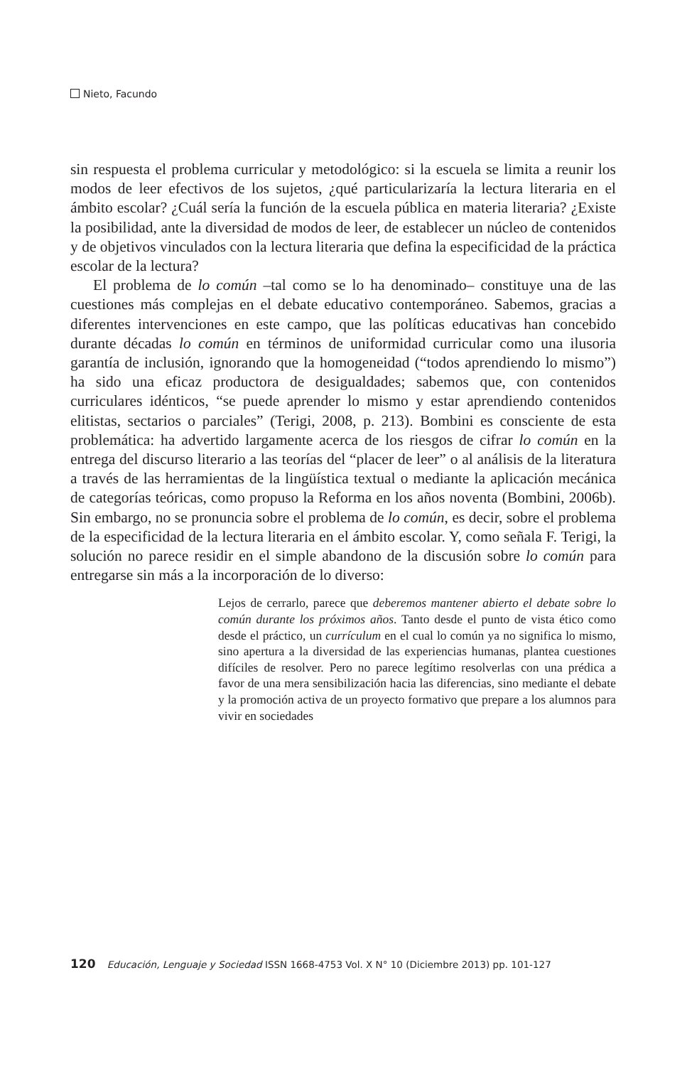Nieto, Facundo
sin respuesta el problema curricular y metodológico: si la escuela se limita a reunir los modos de leer efectivos de los sujetos, ¿qué particularizaría la lectura literaria en el ámbito escolar? ¿Cuál sería la función de la escuela pública en materia literaria? ¿Existe la posibilidad, ante la diversidad de modos de leer, de establecer un núcleo de contenidos y de objetivos vinculados con la lectura literaria que defina la especificidad de la práctica escolar de la lectura?
El problema de lo común –tal como se lo ha denominado– constituye una de las cuestiones más complejas en el debate educativo contemporáneo. Sabemos, gracias a diferentes intervenciones en este campo, que las políticas educativas han concebido durante décadas lo común en términos de uniformidad curricular como una ilusoria garantía de inclusión, ignorando que la homogeneidad (“todos aprendiendo lo mismo”) ha sido una eficaz productora de desigualdades; sabemos que, con contenidos curriculares idénticos, “se puede aprender lo mismo y estar aprendiendo contenidos elitistas, sectarios o parciales” (Terigi, 2008, p. 213). Bombini es consciente de esta problemática: ha advertido largamente acerca de los riesgos de cifrar lo común en la entrega del discurso literario a las teorías del “placer de leer” o al análisis de la literatura a través de las herramientas de la lingüística textual o mediante la aplicación mecánica de categorías teóricas, como propuso la Reforma en los años noventa (Bombini, 2006b). Sin embargo, no se pronuncia sobre el problema de lo común, es decir, sobre el problema de la especificidad de la lectura literaria en el ámbito escolar. Y, como señala F. Terigi, la solución no parece residir en el simple abandono de la discusión sobre lo común para entregarse sin más a la incorporación de lo diverso:
Lejos de cerrarlo, parece que deberemos mantener abierto el debate sobre lo común durante los próximos años. Tanto desde el punto de vista ético como desde el práctico, un currículum en el cual lo común ya no significa lo mismo, sino apertura a la diversidad de las experiencias humanas, plantea cuestiones difíciles de resolver. Pero no parece legítimo resolverlas con una prédica a favor de una mera sensibilización hacia las diferencias, sino mediante el debate y la promoción activa de un proyecto formativo que prepare a los alumnos para vivir en sociedades
120 Educación, Lenguaje y Sociedad ISSN 1668-4753 Vol. X N° 10 (Diciembre 2013) pp. 101-127